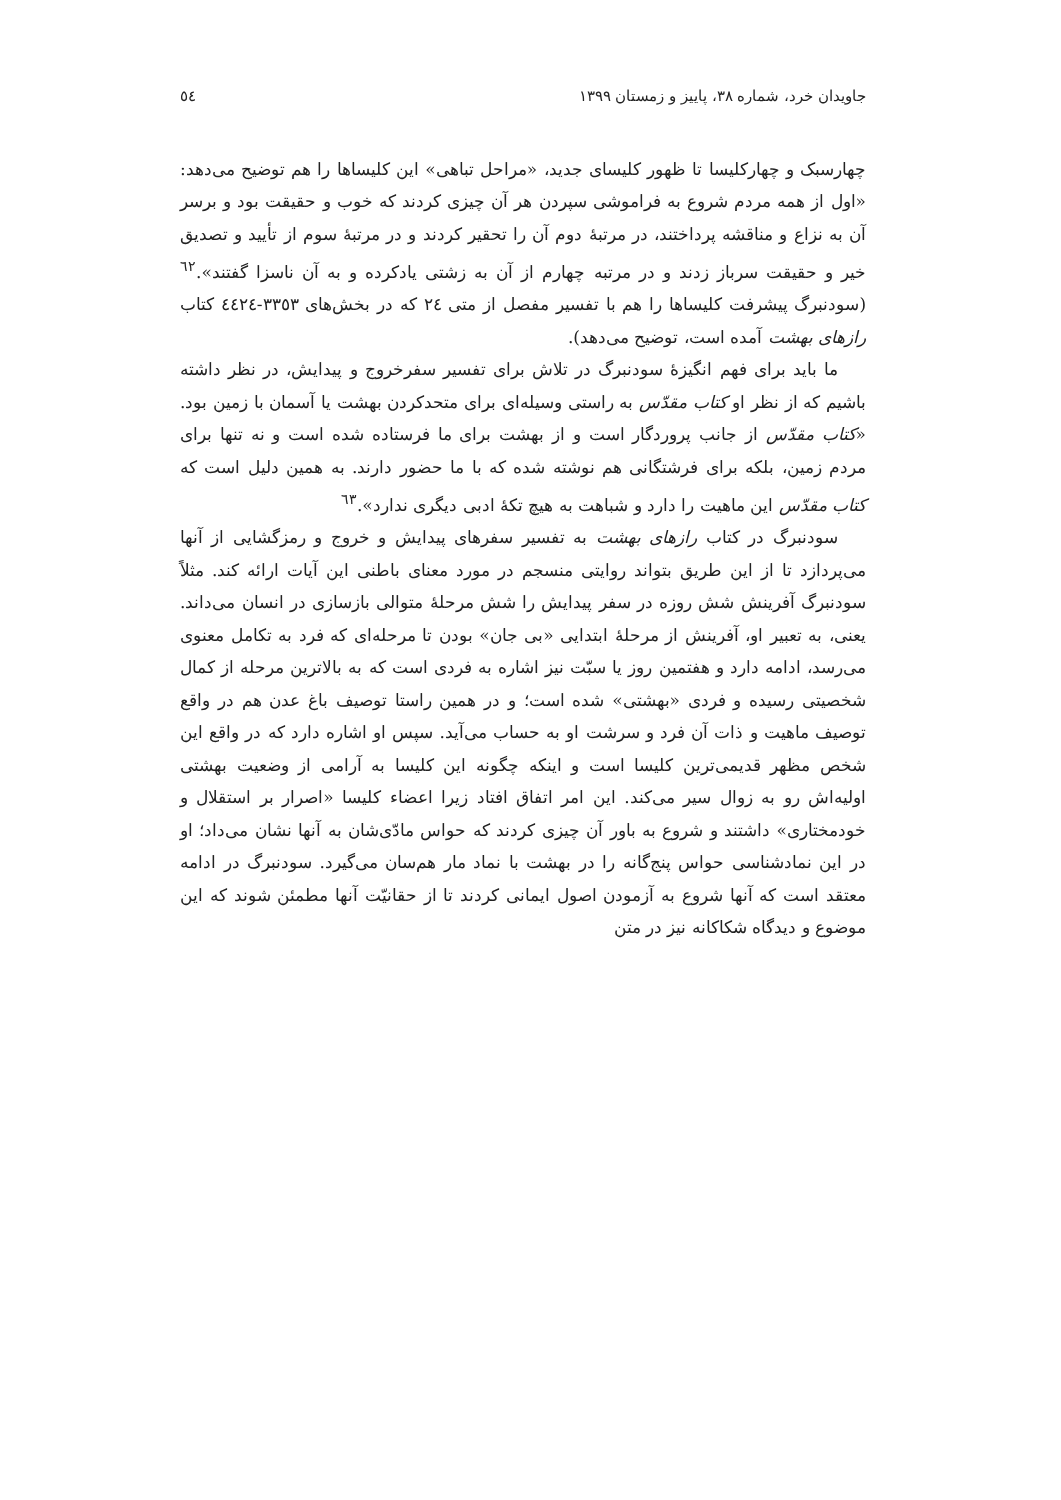جاویدان خرد، شماره ۳۸، پاییز و زمستان ۱۳۹۹ ٥٤
چهارسبک و چهارکلیسا تا ظهور کلیسای جدید، «مراحل تباهی» این کلیساها را هم توضیح می‌دهد: «اول از همه مردم شروع به فراموشی سپردن هر آن چیزی کردند که خوب و حقیقت بود و برسر آن به نزاع و مناقشه پرداختند، در مرتبهٔ دوم آن را تحقیر کردند و در مرتبهٔ سوم از تأیید و تصدیق خیر و حقیقت سرباز زدند و در مرتبه چهارم از آن به زشتی یادکرده و به آن ناسزا گفتند».<sup>٦٢</sup> (سودنبرگ پیشرفت کلیساها را هم با تفسیر مفصل از متی ٢٤ که در بخش‌های ٣٣٥٣-٤٤٢٤ کتاب رازهای بهشت آمده است، توضیح می‌دهد).
ما باید برای فهم انگیزهٔ سودنبرگ در تلاش برای تفسیر سفرخروج و پیدایش، در نظر داشته باشیم که از نظر او کتاب مقدّس به راستی وسیله‌ای برای متحدکردن بهشت یا آسمان با زمین بود. «کتاب مقدّس از جانب پروردگار است و از بهشت برای ما فرستاده شده است و نه تنها برای مردم زمین، بلکه برای فرشتگانی هم نوشته شده که با ما حضور دارند. به همین دلیل است که کتاب مقدّس این ماهیت را دارد و شباهت به هیچ تکهٔ ادبی دیگری ندارد».<sup>٦٣</sup>
سودنبرگ در کتاب رازهای بهشت به تفسیر سفرهای پیدایش و خروج و رمزگشایی از آنها می‌پردازد تا از این طریق بتواند روایتی منسجم در مورد معنای باطنی این آیات ارائه کند. مثلاً سودنبرگ آفرینش شش روزه در سفر پیدایش را شش مرحلهٔ متوالی بازسازی در انسان می‌داند. یعنی، به تعبیر او، آفرینش از مرحلهٔ ابتدایی «بی جان» بودن تا مرحله‌ای که فرد به تکامل معنوی می‌رسد، ادامه دارد و هفتمین روز یا سبّت نیز اشاره به فردی است که به بالاترین مرحله از کمال شخصیتی رسیده و فردی «بهشتی» شده است؛ و در همین راستا توصیف باغ عدن هم در واقع توصیف ماهیت و ذات آن فرد و سرشت او به حساب می‌آید. سپس او اشاره دارد که در واقع این شخص مظهر قدیمی‌ترین کلیسا است و اینکه چگونه این کلیسا به آرامی از وضعیت بهشتی اولیه‌اش رو به زوال سیر می‌کند. این امر اتفاق افتاد زیرا اعضاء کلیسا «اصرار بر استقلال و خودمختاری» داشتند و شروع به باور آن چیزی کردند که حواس مادّی‌شان به آنها نشان می‌داد؛ او در این نمادشناسی حواس پنج‌گانه را در بهشت با نماد مار هم‌سان می‌گیرد. سودنبرگ در ادامه معتقد است که آنها شروع به آزمودن اصول ایمانی کردند تا از حقانیّت آنها مطمئن شوند که این موضوع و دیدگاه شکاکانه نیز در متن